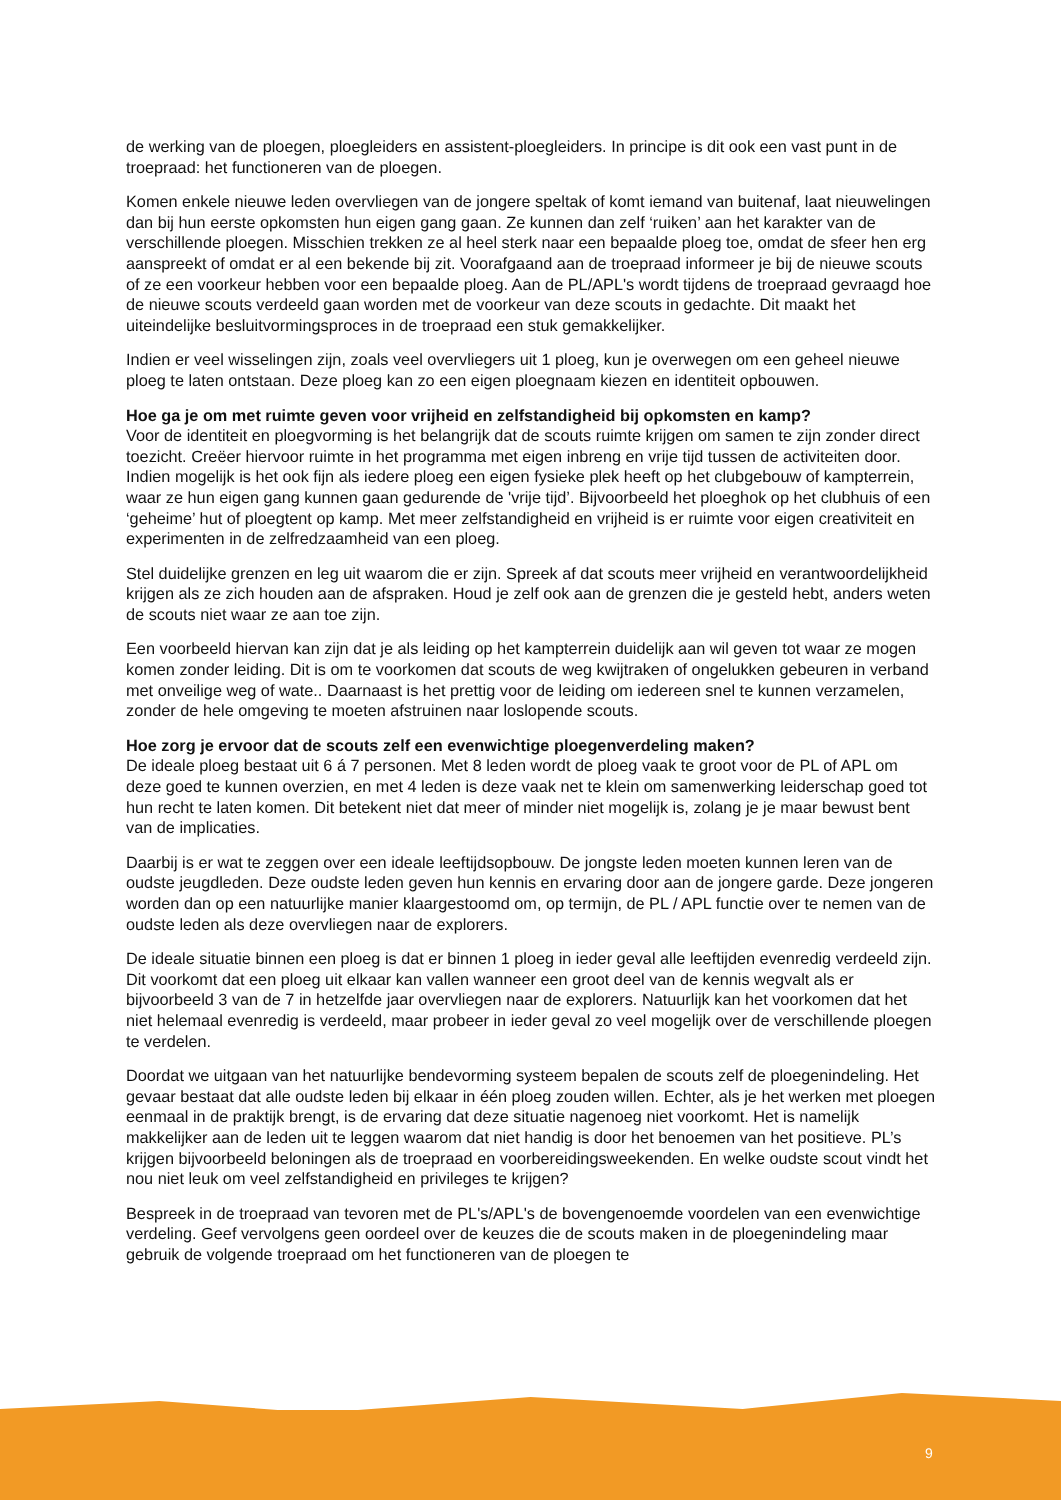de werking van de ploegen, ploegleiders en assistent-ploegleiders. In principe is dit ook een vast punt in de troepraad: het functioneren van de ploegen.
Komen enkele nieuwe leden overvliegen van de jongere speltak of komt iemand van buitenaf, laat nieuwelingen dan bij hun eerste opkomsten hun eigen gang gaan. Ze kunnen dan zelf ‘ruiken’ aan het karakter van de verschillende ploegen. Misschien trekken ze al heel sterk naar een bepaalde ploeg toe, omdat de sfeer hen erg aanspreekt of omdat er al een bekende bij zit. Voorafgaand aan de troepraad informeer je bij de nieuwe scouts of ze een voorkeur hebben voor een bepaalde ploeg. Aan de PL/APL's wordt tijdens de troepraad gevraagd hoe de nieuwe scouts verdeeld gaan worden met de voorkeur van deze scouts in gedachte. Dit maakt het uiteindelijke besluitvormingsproces in de troepraad een stuk gemakkelijker.
Indien er veel wisselingen zijn, zoals veel overvliegers uit 1 ploeg, kun je overwegen om een geheel nieuwe ploeg te laten ontstaan. Deze ploeg kan zo een eigen ploegnaam kiezen en identiteit opbouwen.
Hoe ga je om met ruimte geven voor vrijheid en zelfstandigheid bij opkomsten en kamp?
Voor de identiteit en ploegvorming is het belangrijk dat de scouts ruimte krijgen om samen te zijn zonder direct toezicht. Creëer hiervoor ruimte in het programma met eigen inbreng en vrije tijd tussen de activiteiten door. Indien mogelijk is het ook fijn als iedere ploeg een eigen fysieke plek heeft op het clubgebouw of kampterrein, waar ze hun eigen gang kunnen gaan gedurende de 'vrije tijd’. Bijvoorbeeld het ploeghok op het clubhuis of een ‘geheime’ hut of ploegtent op kamp. Met meer zelfstandigheid en vrijheid is er ruimte voor eigen creativiteit en experimenten in de zelfredzaamheid van een ploeg.
Stel duidelijke grenzen en leg uit waarom die er zijn. Spreek af dat scouts meer vrijheid en verantwoordelijkheid krijgen als ze zich houden aan de afspraken. Houd je zelf ook aan de grenzen die je gesteld hebt, anders weten de scouts niet waar ze aan toe zijn.
Een voorbeeld hiervan kan zijn dat je als leiding op het kampterrein duidelijk aan wil geven tot waar ze mogen komen zonder leiding. Dit is om te voorkomen dat scouts de weg kwijtraken of ongelukken gebeuren in verband met onveilige weg of wate.. Daarnaast is het prettig voor de leiding om iedereen snel te kunnen verzamelen, zonder de hele omgeving te moeten afstruinen naar loslopende scouts.
Hoe zorg je ervoor dat de scouts zelf een evenwichtige ploegenverdeling maken?
De ideale ploeg bestaat uit 6 á 7 personen. Met 8 leden wordt de ploeg vaak te groot voor de PL of APL om deze goed te kunnen overzien, en met 4 leden is deze vaak net te klein om samenwerking leiderschap goed tot hun recht te laten komen. Dit betekent niet dat meer of minder niet mogelijk is, zolang je je maar bewust bent van de implicaties.
Daarbij is er wat te zeggen over een ideale leeftijdsopbouw. De jongste leden moeten kunnen leren van de oudste jeugdleden. Deze oudste leden geven hun kennis en ervaring door aan de jongere garde. Deze jongeren worden dan op een natuurlijke manier klaargestoomd om, op termijn, de PL / APL functie over te nemen van de oudste leden als deze overvliegen naar de explorers.
De ideale situatie binnen een ploeg is dat er binnen 1 ploeg in ieder geval alle leeftijden evenredig verdeeld zijn. Dit voorkomt dat een ploeg uit elkaar kan vallen wanneer een groot deel van de kennis wegvalt als er bijvoorbeeld 3 van de 7 in hetzelfde jaar overvliegen naar de explorers. Natuurlijk kan het voorkomen dat het niet helemaal evenredig is verdeeld, maar probeer in ieder geval zo veel mogelijk over de verschillende ploegen te verdelen.
Doordat we uitgaan van het natuurlijke bendevorming systeem bepalen de scouts zelf de ploegenindeling. Het gevaar bestaat dat alle oudste leden bij elkaar in één ploeg zouden willen. Echter, als je het werken met ploegen eenmaal in de praktijk brengt, is de ervaring dat deze situatie nagenoeg niet voorkomt. Het is namelijk makkelijker aan de leden uit te leggen waarom dat niet handig is door het benoemen van het positieve. PL’s krijgen bijvoorbeeld beloningen als de troepraad en voorbereidingsweekenden. En welke oudste scout vindt het nou niet leuk om veel zelfstandigheid en privileges te krijgen?
Bespreek in de troepraad van tevoren met de PL's/APL's de bovengenoemde voordelen van een evenwichtige verdeling. Geef vervolgens geen oordeel over de keuzes die de scouts maken in de ploegenindeling maar gebruik de volgende troepraad om het functioneren van de ploegen te
9